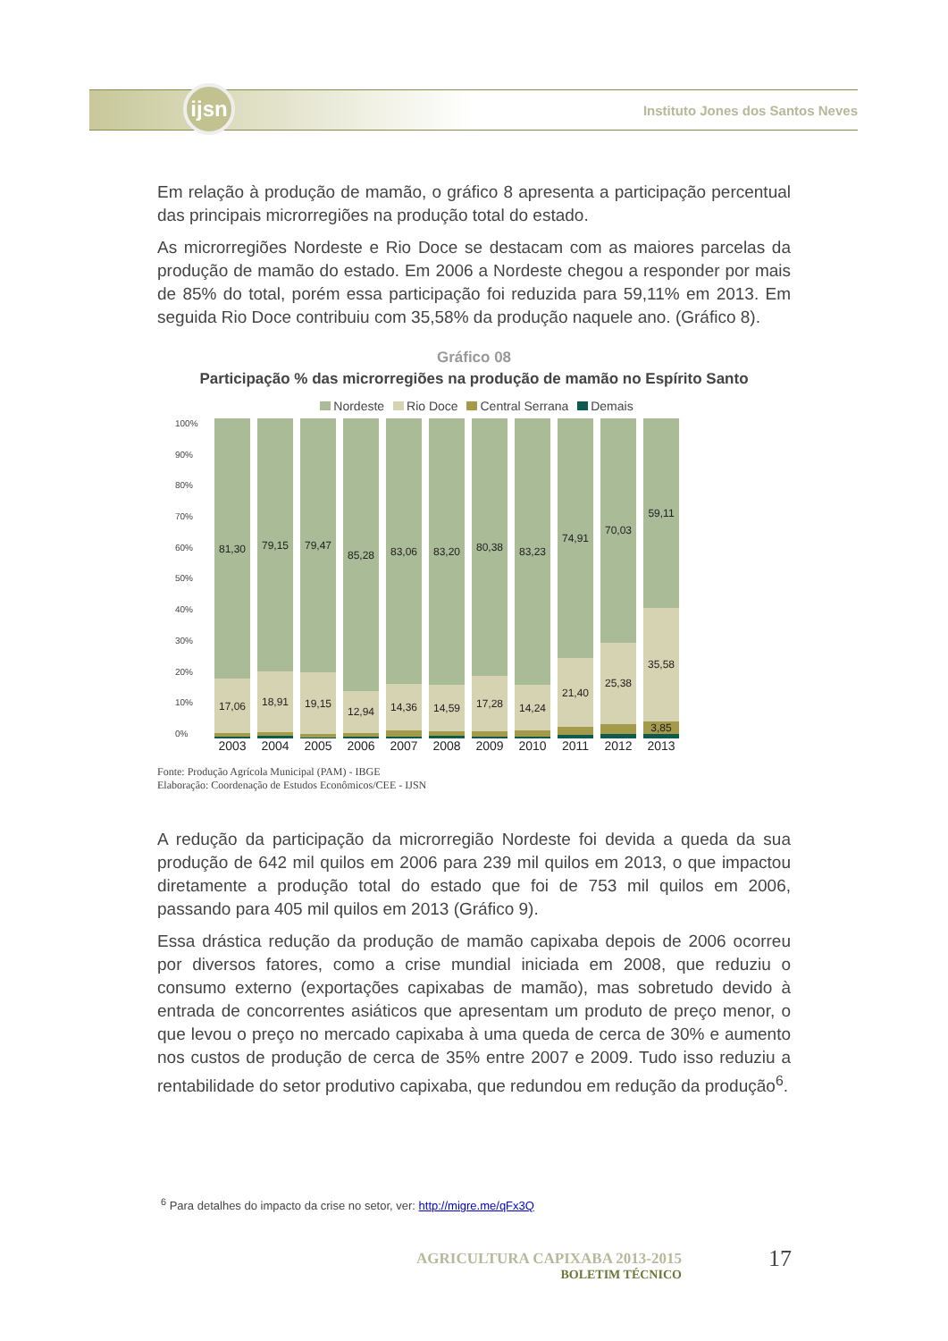ijsn
Instituto Jones dos Santos Neves
Em relação à produção de mamão, o gráfico 8 apresenta a participação percentual das principais microrregiões na produção total do estado.
As microrregiões Nordeste e Rio Doce se destacam com as maiores parcelas da produção de mamão do estado. Em 2006 a Nordeste chegou a responder por mais de 85% do total, porém essa participação foi reduzida para 59,11% em 2013. Em seguida Rio Doce contribuiu com 35,58% da produção naquele ano. (Gráfico 8).
Gráfico 08
Participação % das microrregiões na produção de mamão no Espírito Santo
Nordeste Rio Doce Central Serrana Demais
100%
90%
80%
70%
60%
50%
40%
30%
20%
10%
0%
81,30
17,06
79,15
18,91
79,47
19,15
85,28
12,94
83,06
14,36
83,20
14,59
80,38
17,28
83,23
14,24
74,91
21,40
70,03
25,38
59,11
35,58
3,85
2003 2004 2005 2006 2007 2008 2009 2010 2011 2012 2013
Fonte: Produção Agrícola Municipal (PAM) - IBGE
Elaboração: Coordenação de Estudos Econômicos/CEE - IJSN
A redução da participação da microrregião Nordeste foi devida a queda da sua produção de 642 mil quilos em 2006 para 239 mil quilos em 2013, o que impactou diretamente a produção total do estado que foi de 753 mil quilos em 2006, passando para 405 mil quilos em 2013 (Gráfico 9).
Essa drástica redução da produção de mamão capixaba depois de 2006 ocorreu por diversos fatores, como a crise mundial iniciada em 2008, que reduziu o consumo externo (exportações capixabas de mamão), mas sobretudo devido à entrada de concorrentes asiáticos que apresentam um produto de preço menor, o que levou o preço no mercado capixaba à uma queda de cerca de 30% e aumento nos custos de produção de cerca de 35% entre 2007 e 2009. Tudo isso reduziu a rentabilidade do setor produtivo capixaba, que redundou em redução da produção<sup>6</sup>.
<sup>6</sup> Para detalhes do impacto da crise no setor, ver: http://migre.me/qFx3Q
AGRICULTURA CAPIXABA 2013-2015
BOLETIM TÉCNICO
17